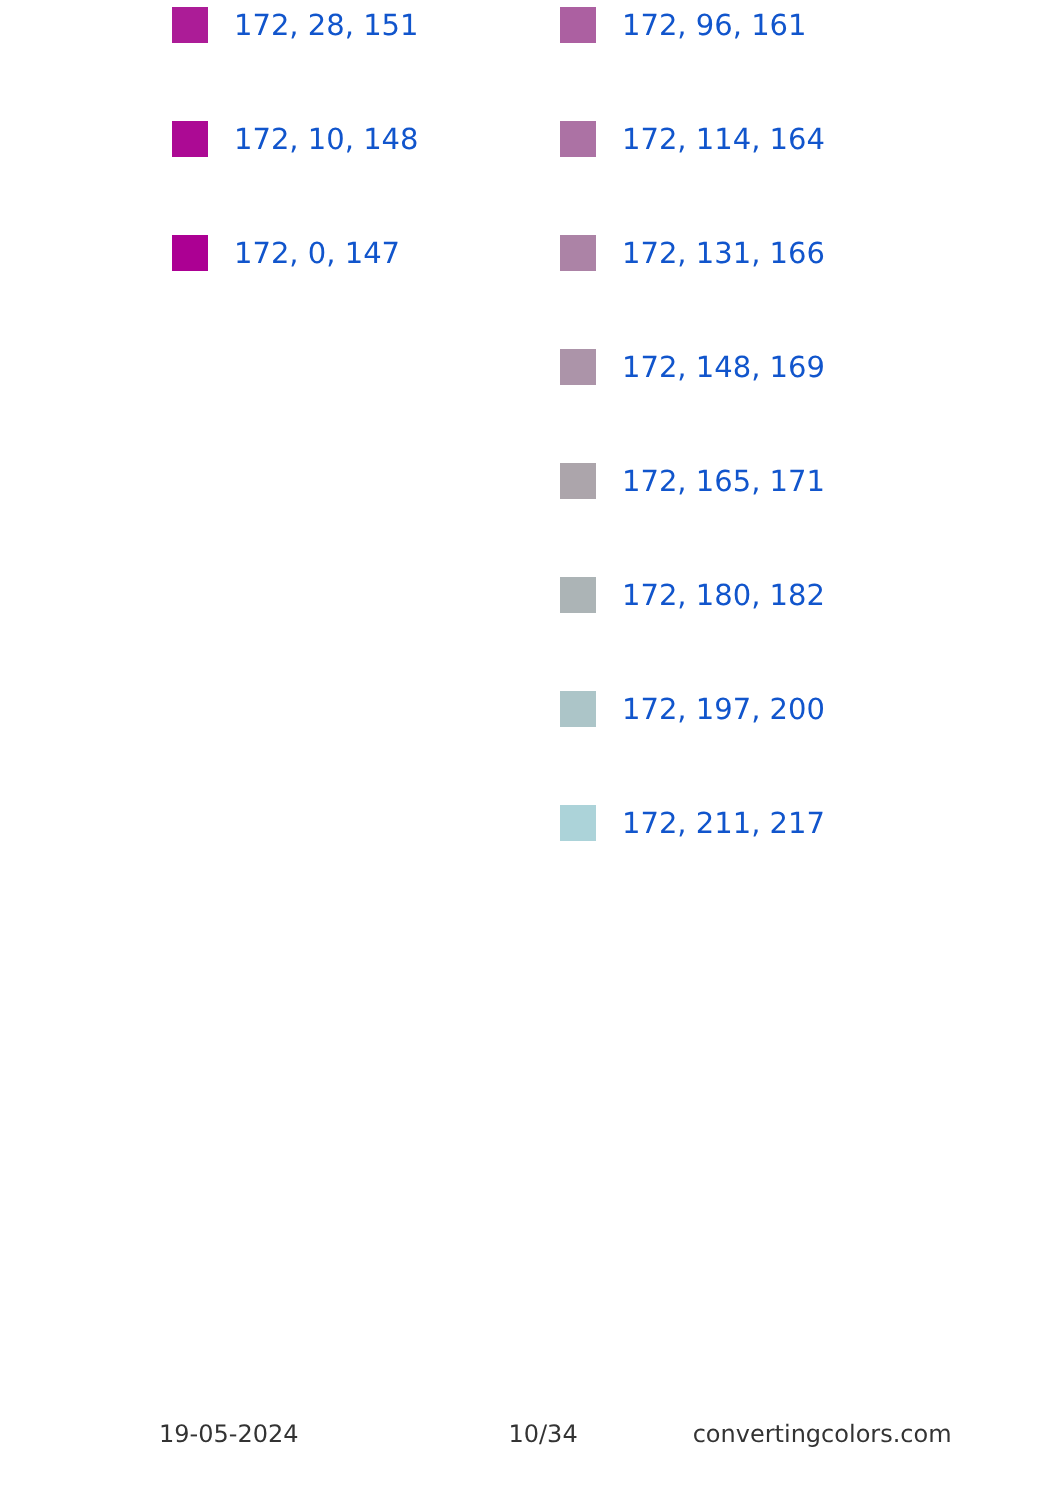172, 28, 151
172, 10, 148
172, 0, 147
172, 96, 161
172, 114, 164
172, 131, 166
172, 148, 169
172, 165, 171
172, 180, 182
172, 197, 200
172, 211, 217
19-05-2024 10/34 convertingcolors.com